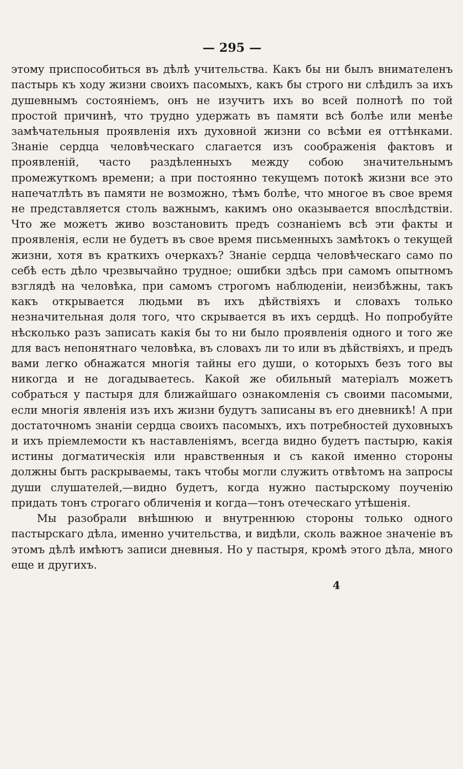— 295 —
этому приспособиться въ дѣлѣ учительства. Какъ бы ни былъ внимателенъ пастырь къ ходу жизни своихъ пасомыхъ, какъ бы строго ни слѣдилъ за ихъ душевнымъ состояніемъ, онъ не изучитъ ихъ во всей полнотѣ по той простой причинѣ, что трудно удержать въ памяти всѣ болѣе или менѣе замѣчательныя проявленія ихъ духовной жизни со всѣми ея оттѣнками. Знаніе сердца человѣческаго слагается изъ соображенія фактовъ и проявленій, часто раздѣленныхъ между собою значительнымъ промежуткомъ времени; а при постоянно текущемъ потокѣ жизни все это напечатлѣть въ памяти не возможно, тѣмъ болѣе, что многое въ свое время не представляется столь важнымъ, какимъ оно оказывается впослѣдствіи. Что же можетъ живо возстановить предъ сознаніемъ всѣ эти факты и проявленія, если не будетъ въ свое время письменныхъ замѣтокъ о текущей жизни, хотя въ краткихъ очеркахъ? Знаніе сердца человѣческаго само по себѣ есть дѣло чрезвычайно трудное; ошибки здѣсь при самомъ опытномъ взглядѣ на человѣка, при самомъ строгомъ наблюденіи, неизбѣжны, такъ какъ открывается людьми въ ихъ дѣйствіяхъ и словахъ только незначительная доля того, что скрывается въ ихъ сердцѣ. Но попробуйте нѣсколько разъ записать какія бы то ни было проявленія одного и того же для васъ непонятнаго человѣка, въ словахъ ли то или въ дѣйствіяхъ, и предъ вами легко обнажатся многія тайны его души, о которыхъ безъ того вы никогда и не догадываетесь. Какой же обильный матеріалъ можетъ собраться у пастыря для ближайшаго ознакомленія съ своими пасомыми, если многія явленія изъ ихъ жизни будутъ записаны въ его дневникѣ! А при достаточномъ знаніи сердца своихъ пасомыхъ, ихъ потребностей духовныхъ и ихъ пріемлемости къ наставленіямъ, всегда видно будетъ пастырю, какія истины догматическія или нравственныя и съ какой именно стороны должны быть раскрываемы, такъ чтобы могли служить отвѣтомъ на запросы души слушателей,—видно будетъ, когда нужно пастырскому поученію придать тонъ строгаго обличенія и когда—тонъ отеческаго утѣшенія.
Мы разобрали внѣшнюю и внутреннюю стороны только одного пастырскаго дѣла, именно учительства, и видѣли, сколь важное значеніе въ этомъ дѣлѣ имѣютъ записи дневныя. Но у пастыря, кромѣ этого дѣла, много еще и другихъ.
4